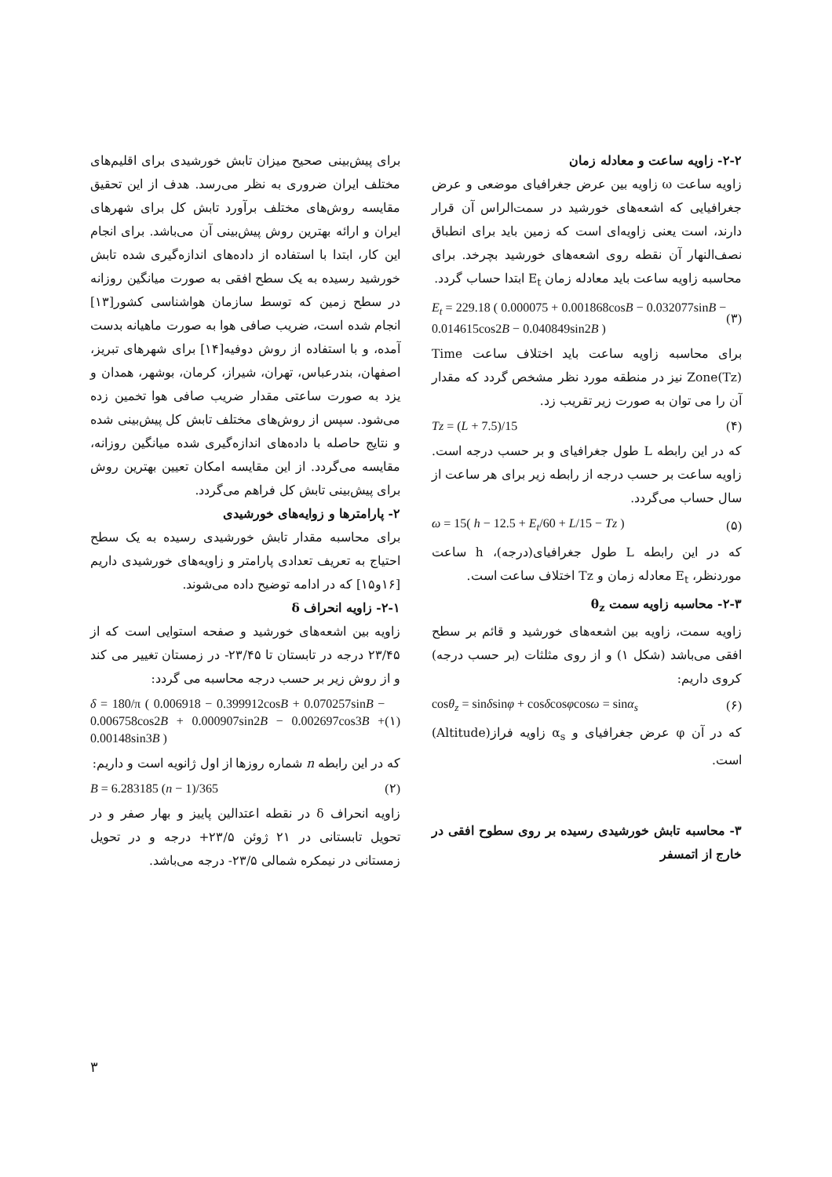برای پیش‌بینی صحیح میزان تابش خورشیدی برای اقلیم‌های مختلف ایران ضروری به نظر می‌رسد. هدف از این تحقیق مقایسه روش‌های مختلف برآورد تابش کل برای شهرهای ایران و ارائه بهترین روش پیش‌بینی آن می‌باشد. برای انجام این کار، ابتدا با استفاده از داده‌های اندازه‌گیری شده تابش خورشید رسیده به یک سطح افقی به صورت میانگین روزانه در سطح زمین که توسط سازمان هواشناسی کشور[۱۳] انجام شده است، ضریب صافی هوا به صورت ماهیانه بدست آمده، و با استفاده از روش دوفیه[۱۴] برای شهرهای تبریز، اصفهان، بندرعباس، تهران، شیراز، کرمان، بوشهر، همدان و یزد به صورت ساعتی مقدار ضریب صافی هوا تخمین زده می‌شود. سپس از روش‌های مختلف تابش کل پیش‌بینی شده و نتایج حاصله با داده‌های اندازه‌گیری شده میانگین روزانه، مقایسه می‌گردد. از این مقایسه امکان تعیین بهترین روش برای پیش‌بینی تابش کل فراهم می‌گردد.
۲- پارامترها و زوایه‌های خورشیدی
برای محاسبه مقدار تابش خورشیدی رسیده به یک سطح احتیاج به تعریف تعدادی پارامتر و زاویه‌های خورشیدی داریم [۱۶و۱۵] که در ادامه توضیح داده می‌شوند.
۲-۱- زاویه انحراف δ
زاویه بین اشعه‌های خورشید و صفحه استوایی است که از ۲۳/۴۵ درجه در تابستان تا ۲۳/۴۵- در زمستان تغییر می کند و از روش زیر بر حسب درجه محاسبه می گردد:
δ = 180/π ( 0.006918 − 0.399912cosB + 0.070257sinB − 0.006758cos2B + 0.000907sin2B − 0.002697cos3B + 0.00148sin3B ) (۱)
که در این رابطه n شماره روزها از اول ژانویه است و داریم:
B = 6.283185 (n − 1)/365 (۲)
زاویه انحراف δ در نقطه اعتدالین پاییز و بهار صفر و در تحویل تابستانی در ۲۱ ژوئن ۲۳/۵+ درجه و در تحویل زمستانی در نیمکره شمالی ۲۳/۵- درجه می‌باشد.
۲-۲- زاویه ساعت و معادله زمان
زاویه ساعت ω زاویه بین عرض جغرافیای موضعی و عرض جغرافیایی که اشعه‌های خورشید در سمت‌الراس آن قرار دارند، است یعنی زاویه‌ای است که زمین باید برای انطباق نصف‌النهار آن نقطه روی اشعه‌های خورشید بچرخد. برای محاسبه زاویه ساعت باید معادله زمان E<sub>t</sub> ابتدا حساب گردد.
E<sub>t</sub> = 229.18 ( 0.000075 + 0.001868cosB − 0.032077sinB − 0.014615cos2B − 0.040849sin2B ) (۳)
برای محاسبه زاویه ساعت باید اختلاف ساعت Time Zone(Tz) نیز در منطقه مورد نظر مشخص گردد که مقدار آن را می توان به صورت زیر تقریب زد.
Tz = (L + 7.5)/15 (۴)
که در این رابطه L طول جغرافیای و بر حسب درجه است. زاویه ساعت بر حسب درجه از رابطه زیر برای هر ساعت از سال حساب می‌گردد.
ω = 15( h − 12.5 + E<sub>t</sub>/60 + L/15 − Tz ) (۵)
که در این رابطه L طول جغرافیای(درجه)، h ساعت موردنظر، E<sub>t</sub> معادله زمان و Tz اختلاف ساعت است.
۲-۳- محاسبه زاویه سمت θ<sub>z</sub>
زاویه سمت، زاویه بین اشعه‌های خورشید و قائم بر سطح افقی می‌باشد (شکل ۱) و از روی مثلثات (بر حسب درجه) کروی داریم:
cosθ<sub>z</sub> = sinδsinφ + cosδcosφcosω = sinα<sub>s</sub> (۶)
که در آن φ عرض جغرافیای و α<sub>s</sub> زاویه فراز(Altitude) است.
۳- محاسبه تابش خورشیدی رسیده بر روی سطوح افقی در خارج از اتمسفر
۳